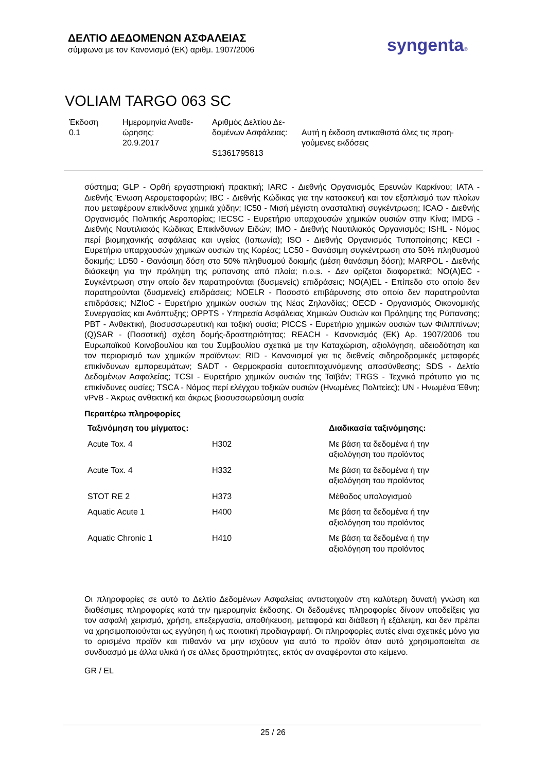ΔΕΛΤΙΟ ΔΕΔΟΜΕΝΩΝ ΑΣΦΑΛΕΙΑΣ
σύμφωνα με τον Κανονισμό (ΕΚ) αριθμ. 1907/2006
syngenta®
VOLIAM TARGO 063 SC
| Έκδοση 0.1 | Ημερομηνία Αναθε- ώρησης: 20.9.2017 | Αριθμός Δελτίου Δε- δομένων Ασφάλειας: S1361795813 | Αυτή η έκδοση αντικαθιστά όλες τις προη- γούμενες εκδόσεις |
σύστημα; GLP - Ορθή εργαστηριακή πρακτική; IARC - Διεθνής Οργανισμός Ερευνών Καρκίνου; IATA - Διεθνής Ένωση Αερομεταφορών; IBC - Διεθνής Κώδικας για την κατασκευή και τον εξοπλισμό των πλοίων που μεταφέρουν επικίνδυνα χημικά χύδην; IC50 - Μισή μέγιστη ανασταλτική συγκέντρωση; ICAO - Διεθνής Οργανισμός Πολιτικής Αεροπορίας; IECSC - Ευρετήριο υπαρχουσών χημικών ουσιών στην Κίνα; IMDG - Διεθνής Ναυτιλιακός Κώδικας Επικίνδυνων Ειδών; IMO - Διεθνής Ναυτιλιακός Οργανισμός; ISHL - Νόμος περί βιομηχανικής ασφάλειας και υγείας (Ιαπωνία); ISO - Διεθνής Οργανισμός Τυποποίησης; KECI - Ευρετήριο υπαρχουσών χημικών ουσιών της Κορέας; LC50 - Θανάσιμη συγκέντρωση στο 50% πληθυσμού δοκιμής; LD50 - Θανάσιμη δόση στο 50% πληθυσμού δοκιμής (μέση θανάσιμη δόση); MARPOL - Διεθνής διάσκεψη για την πρόληψη της ρύπανσης από πλοία; n.o.s. - Δεν ορίζεται διαφορετικά; NO(A)EC - Συγκέντρωση στην οποίο δεν παρατηρούνται (δυσμενείς) επιδράσεις; NO(A)EL - Επίπεδο στο οποίο δεν παρατηρούνται (δυσμενείς) επιδράσεις; NOELR - Ποσοστό επιβάρυνσης στο οποίο δεν παρατηρούνται επιδράσεις; NZIoC - Ευρετήριο χημικών ουσιών της Νέας Ζηλανδίας; OECD - Οργανισμός Οικονομικής Συνεργασίας και Ανάπτυξης; OPPTS - Υπηρεσία Ασφάλειας Χημικών Ουσιών και Πρόληψης της Ρύπανσης; PBT - Ανθεκτική, βιοσυσσωρευτική και τοξική ουσία; PICCS - Ευρετήριο χημικών ουσιών των Φιλιππίνων; (Q)SAR - (Ποσοτική) σχέση δομής-δραστηριότητας; REACH - Κανονισμός (ΕΚ) Αρ. 1907/2006 του Ευρωπαϊκού Κοινοβουλίου και του Συμβουλίου σχετικά με την Καταχώριση, αξιολόγηση, αδειοδότηση και τον περιορισμό των χημικών προϊόντων; RID - Κανονισμοί για τις διεθνείς σιδηροδρομικές μεταφορές επικίνδυνων εμπορευμάτων; SADT - Θερμοκρασία αυτοεπιταχυνόμενης αποσύνθεσης; SDS - Δελτίο Δεδομένων Ασφαλείας; TCSI - Ευρετήριο χημικών ουσιών της Ταϊβάν; TRGS - Τεχνικό πρότυπο για τις επικίνδυνες ουσίες; TSCA - Νόμος περί ελέγχου τοξικών ουσιών (Ηνωμένες Πολιτείες); UN - Ηνωμένα Έθνη; vPvB - Άκρως ανθεκτική και άκρως βιοσυσσωρεύσιμη ουσία
Περαιτέρω πληροφορίες
| Ταξινόμηση του μίγματος: | | Διαδικασία ταξινόμησης: |
| --- | --- | --- |
| Acute Tox. 4 | H302 | Με βάση τα δεδομένα ή την αξιολόγηση του προϊόντος |
| Acute Tox. 4 | H332 | Με βάση τα δεδομένα ή την αξιολόγηση του προϊόντος |
| STOT RE 2 | H373 | Μέθοδος υπολογισμού |
| Aquatic Acute 1 | H400 | Με βάση τα δεδομένα ή την αξιολόγηση του προϊόντος |
| Aquatic Chronic 1 | H410 | Με βάση τα δεδομένα ή την αξιολόγηση του προϊόντος |
Οι πληροφορίες σε αυτό το Δελτίο Δεδομένων Ασφαλείας αντιστοιχούν στη καλύτερη δυνατή γνώση και διαθέσιμες πληροφορίες κατά την ημερομηνία έκδοσης. Οι δεδομένες πληροφορίες δίνουν υποδείξεις για τον ασφαλή χειρισμό, χρήση, επεξεργασία, αποθήκευση, μεταφορά και διάθεση ή εξάλειψη, και δεν πρέπει να χρησιμοποιούνται ως εγγύηση ή ως ποιοτική προδιαγραφή. Οι πληροφορίες αυτές είναι σχετικές μόνο για το ορισμένο προϊόν και πιθανόν να μην ισχύουν για αυτό το προϊόν όταν αυτό χρησιμοποιείται σε συνδυασμό με άλλα υλικά ή σε άλλες δραστηριότητες, εκτός αν αναφέρονται στο κείμενο.
GR / EL
25 / 26